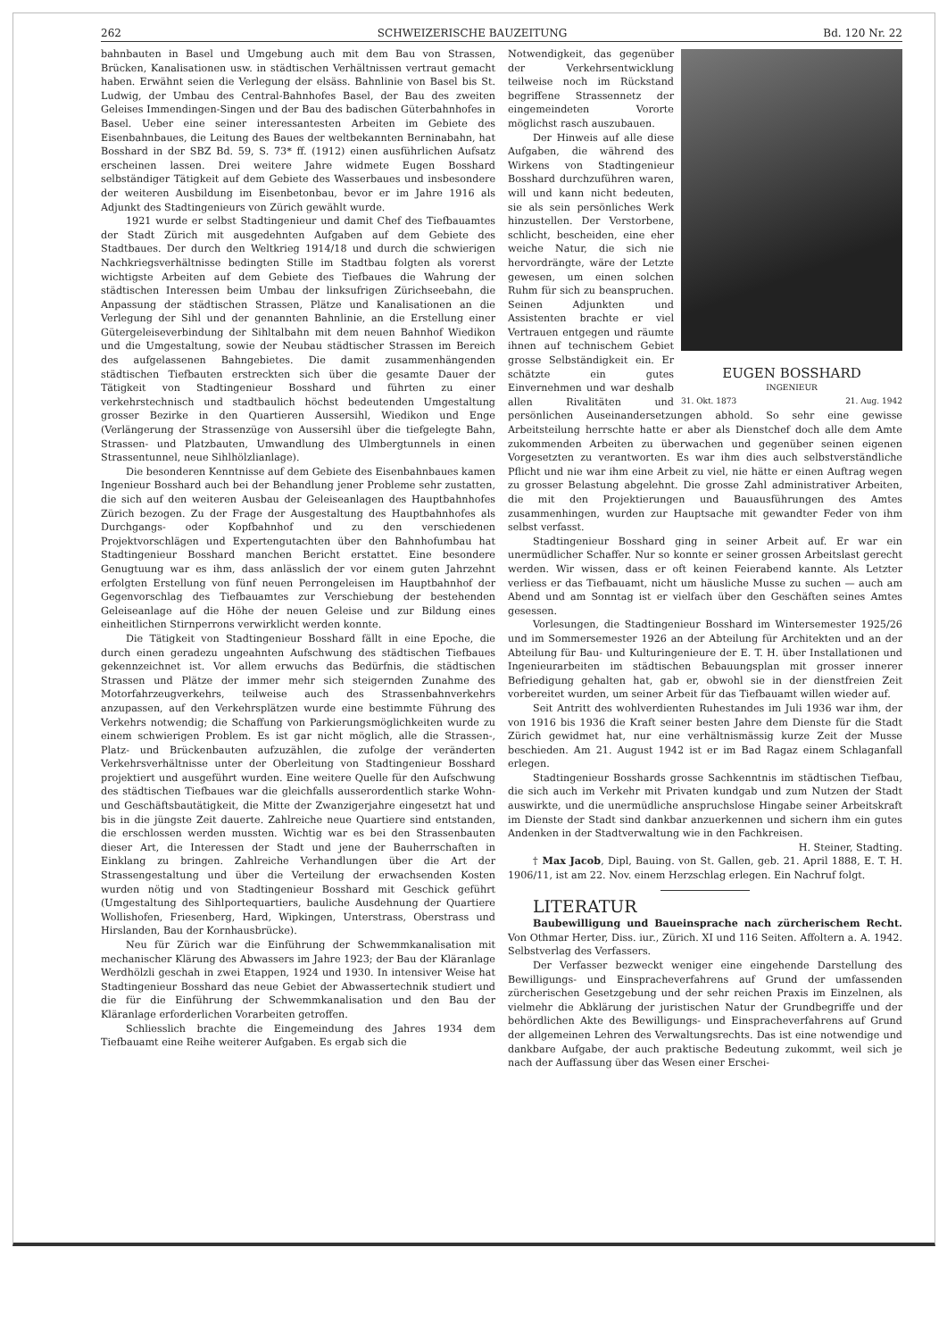262 SCHWEIZERISCHE BAUZEITUNG Bd. 120 Nr. 22
bahnbauten in Basel und Umgebung auch mit dem Bau von Strassen, Brücken, Kanalisationen usw. in städtischen Verhältnissen vertraut gemacht haben. Erwähnt seien die Verlegung der elsäss. Bahnlinie von Basel bis St. Ludwig, der Umbau des Central-Bahnhofes Basel, der Bau des zweiten Geleises Immendingen-Singen und der Bau des badischen Güterbahnhofes in Basel. Ueber eine seiner interessantesten Arbeiten im Gebiete des Eisenbahnbaues, die Leitung des Baues der weltbekannten Berninabahn, hat Bosshard in der SBZ Bd. 59, S. 73* ff. (1912) einen ausführlichen Aufsatz erscheinen lassen. Drei weitere Jahre widmete Eugen Bosshard selbständiger Tätigkeit auf dem Gebiete des Wasserbaues und insbesondere der weiteren Ausbildung im Eisenbetonbau, bevor er im Jahre 1916 als Adjunkt des Stadtingenieurs von Zürich gewählt wurde.
1921 wurde er selbst Stadtingenieur und damit Chef des Tiefbauamtes der Stadt Zürich mit ausgedehnten Aufgaben auf dem Gebiete des Stadtbaues. Der durch den Weltkrieg 1914/18 und durch die schwierigen Nachkriegsverhältnisse bedingten Stille im Stadtbau folgten als vorerst wichtigste Arbeiten auf dem Gebiete des Tiefbaues die Wahrung der städtischen Interessen beim Umbau der linksufrigen Zürichseebahn, die Anpassung der städtischen Strassen, Plätze und Kanalisationen an die Verlegung der Sihl und der genannten Bahnlinie, an die Erstellung einer Gütergeleiseverbindung der Sihltalbahn mit dem neuen Bahnhof Wiedikon und die Umgestaltung, sowie der Neubau städtischer Strassen im Bereich des aufgelassenen Bahngebietes. Die damit zusammenhängenden städtischen Tiefbauten erstreckten sich über die gesamte Dauer der Tätigkeit von Stadtingenieur Bosshard und führten zu einer verkehrstechnisch und stadtbaulich höchst bedeutenden Umgestaltung grosser Bezirke in den Quartieren Aussersihl, Wiedikon und Enge (Verlängerung der Strassenzüge von Aussersihl über die tiefgelegte Bahn, Strassen- und Platzbauten, Umwandlung des Ulmbergtunnels in einen Strassentunnel, neue Sihlhölzlianlage).
Die besonderen Kenntnisse auf dem Gebiete des Eisenbahnbaues kamen Ingenieur Bosshard auch bei der Behandlung jener Probleme sehr zustatten, die sich auf den weiteren Ausbau der Geleiseanlagen des Hauptbahnhofes Zürich bezogen. Zu der Frage der Ausgestaltung des Hauptbahnhofes als Durchgangs- oder Kopfbahnhof und zu den verschiedenen Projektvorschlägen und Expertengutachten über den Bahnhofumbau hat Stadtingenieur Bosshard manchen Bericht erstattet. Eine besondere Genugtuung war es ihm, dass anlässlich der vor einem guten Jahrzehnt erfolgten Erstellung von fünf neuen Perrongeleisen im Hauptbahnhof der Gegenvorschlag des Tiefbauamtes zur Verschiebung der bestehenden Geleiseanlage auf die Höhe der neuen Geleise und zur Bildung eines einheitlichen Stirnperrons verwirklicht werden konnte.
Die Tätigkeit von Stadtingenieur Bosshard fällt in eine Epoche, die durch einen geradezu ungeahnten Aufschwung des städtischen Tiefbaues gekennzeichnet ist. Vor allem erwuchs das Bedürfnis, die städtischen Strassen und Plätze der immer mehr sich steigernden Zunahme des Motorfahrzeugverkehrs, teilweise auch des Strassenbahnverkehrs anzupassen, auf den Verkehrsplätzen wurde eine bestimmte Führung des Verkehrs notwendig; die Schaffung von Parkierungsmöglichkeiten wurde zu einem schwierigen Problem. Es ist gar nicht möglich, alle die Strassen-, Platz- und Brückenbauten aufzuzählen, die zufolge der veränderten Verkehrsverhältnisse unter der Oberleitung von Stadtingenieur Bosshard projektiert und ausgeführt wurden. Eine weitere Quelle für den Aufschwung des städtischen Tiefbaues war die gleichfalls ausserordentlich starke Wohn- und Geschäftsbautätigkeit, die Mitte der Zwanzigerjahre eingesetzt hat und bis in die jüngste Zeit dauerte. Zahlreiche neue Quartiere sind entstanden, die erschlossen werden mussten. Wichtig war es bei den Strassenbauten dieser Art, die Interessen der Stadt und jene der Bauherrschaften in Einklang zu bringen. Zahlreiche Verhandlungen über die Art der Strassengestaltung und über die Verteilung der erwachsenden Kosten wurden nötig und von Stadtingenieur Bosshard mit Geschick geführt (Umgestaltung des Sihlportequartiers, bauliche Ausdehnung der Quartiere Wollishofen, Friesenberg, Hard, Wipkingen, Unterstrass, Oberstrass und Hirslanden, Bau der Kornhausbrücke).
Neu für Zürich war die Einführung der Schwemmkanalisation mit mechanischer Klärung des Abwassers im Jahre 1923; der Bau der Kläranlage Werdhölzli geschah in zwei Etappen, 1924 und 1930. In intensiver Weise hat Stadtingenieur Bosshard das neue Gebiet der Abwassertechnik studiert und die für die Einführung der Schwemmkanalisation und den Bau der Kläranlage erforderlichen Vorarbeiten getroffen.
Schliesslich brachte die Eingemeindung des Jahres 1934 dem Tiefbauamt eine Reihe weiterer Aufgaben. Es ergab sich die
EUGEN BOSSHARD
INGENIEUR
31. Okt. 1873 21. Aug. 1942
Notwendigkeit, das gegenüber der Verkehrsentwicklung teilweise noch im Rückstand begriffene Strassennetz der eingemeindeten Vororte möglichst rasch auszubauen.
Der Hinweis auf alle diese Aufgaben, die während des Wirkens von Stadtingenieur Bosshard durchzuführen waren, will und kann nicht bedeuten, sie als sein persönliches Werk hinzustellen. Der Verstorbene, schlicht, bescheiden, eine eher weiche Natur, die sich nie hervordrängte, wäre der Letzte gewesen, um einen solchen Ruhm für sich zu beanspruchen. Seinen Adjunkten und Assistenten brachte er viel Vertrauen entgegen und räumte ihnen auf technischem Gebiet grosse Selbständigkeit ein. Er schätzte ein gutes Einvernehmen und war deshalb allen Rivalitäten und persönlichen Auseinandersetzungen abhold. So sehr eine gewisse Arbeitsteilung herrschte hatte er aber als Dienstchef doch alle dem Amte zukommenden Arbeiten zu überwachen und gegenüber seinen eigenen Vorgesetzten zu verantworten. Es war ihm dies auch selbstverständliche Pflicht und nie war ihm eine Arbeit zu viel, nie hätte er einen Auftrag wegen zu grosser Belastung abgelehnt. Die grosse Zahl administrativer Arbeiten, die mit den Projektierungen und Bauausführungen des Amtes zusammenhingen, wurden zur Hauptsache mit gewandter Feder von ihm selbst verfasst.
Stadtingenieur Bosshard ging in seiner Arbeit auf. Er war ein unermüdlicher Schaffer. Nur so konnte er seiner grossen Arbeitslast gerecht werden. Wir wissen, dass er oft keinen Feierabend kannte. Als Letzter verliess er das Tiefbauamt, nicht um häusliche Musse zu suchen — auch am Abend und am Sonntag ist er vielfach über den Geschäften seines Amtes gesessen.
Vorlesungen, die Stadtingenieur Bosshard im Wintersemester 1925/26 und im Sommersemester 1926 an der Abteilung für Architekten und an der Abteilung für Bau- und Kulturingenieure der E. T. H. über Installationen und Ingenieurarbeiten im städtischen Bebauungsplan mit grosser innerer Befriedigung gehalten hat, gab er, obwohl sie in der dienstfreien Zeit vorbereitet wurden, um seiner Arbeit für das Tiefbauamt willen wieder auf.
Seit Antritt des wohlverdienten Ruhestandes im Juli 1936 war ihm, der von 1916 bis 1936 die Kraft seiner besten Jahre dem Dienste für die Stadt Zürich gewidmet hat, nur eine verhältnismässig kurze Zeit der Musse beschieden. Am 21. August 1942 ist er im Bad Ragaz einem Schlaganfall erlegen.
Stadtingenieur Bosshards grosse Sachkenntnis im städtischen Tiefbau, die sich auch im Verkehr mit Privaten kundgab und zum Nutzen der Stadt auswirkte, und die unermüdliche anspruchslose Hingabe seiner Arbeitskraft im Dienste der Stadt sind dankbar anzuerkennen und sichern ihm ein gutes Andenken in der Stadtverwaltung wie in den Fachkreisen.
H. Steiner, Stadting.
† Max Jacob, Dipl, Bauing. von St. Gallen, geb. 21. April 1888, E. T. H. 1906/11, ist am 22. Nov. einem Herzschlag erlegen. Ein Nachruf folgt.
LITERATUR
Baubewilligung und Baueinsprache nach zürcherischem Recht. Von Othmar Herter, Diss. iur., Zürich. XI und 116 Seiten. Affoltern a. A. 1942. Selbstverlag des Verfassers.
Der Verfasser bezweckt weniger eine eingehende Darstellung des Bewilligungs- und Einspracheverfahrens auf Grund der umfassenden zürcherischen Gesetzgebung und der sehr reichen Praxis im Einzelnen, als vielmehr die Abklärung der juristischen Natur der Grundbegriffe und der behördlichen Akte des Bewilligungs- und Einspracheverfahrens auf Grund der allgemeinen Lehren des Verwaltungsrechts. Das ist eine notwendige und dankbare Aufgabe, der auch praktische Bedeutung zukommt, weil sich je nach der Auffassung über das Wesen einer Erschei-